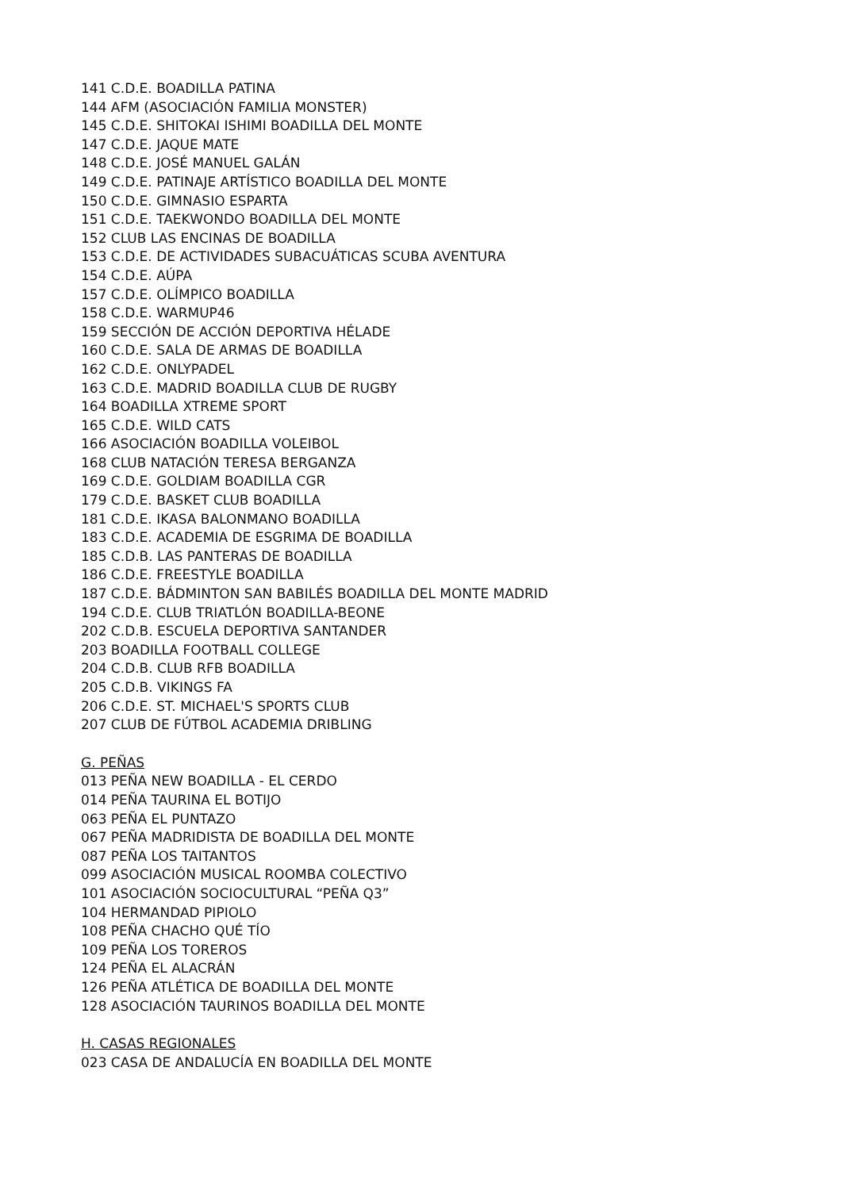141 C.D.E. BOADILLA PATINA
144 AFM (ASOCIACIÓN FAMILIA MONSTER)
145 C.D.E. SHITOKAI ISHIMI BOADILLA DEL MONTE
147 C.D.E. JAQUE MATE
148 C.D.E. JOSÉ MANUEL GALÁN
149 C.D.E. PATINAJE ARTÍSTICO BOADILLA DEL MONTE
150 C.D.E. GIMNASIO ESPARTA
151 C.D.E. TAEKWONDO BOADILLA DEL MONTE
152 CLUB LAS ENCINAS DE BOADILLA
153 C.D.E. DE ACTIVIDADES SUBACUÁTICAS SCUBA AVENTURA
154 C.D.E. AÚPA
157 C.D.E. OLÍMPICO BOADILLA
158 C.D.E. WARMUP46
159 SECCIÓN DE ACCIÓN DEPORTIVA HÉLADE
160 C.D.E. SALA DE ARMAS DE BOADILLA
162 C.D.E. ONLYPADEL
163 C.D.E. MADRID BOADILLA CLUB DE RUGBY
164 BOADILLA XTREME SPORT
165 C.D.E. WILD CATS
166 ASOCIACIÓN BOADILLA VOLEIBOL
168 CLUB NATACIÓN TERESA BERGANZA
169 C.D.E. GOLDIAM BOADILLA CGR
179 C.D.E. BASKET CLUB BOADILLA
181 C.D.E. IKASA BALONMANO BOADILLA
183 C.D.E. ACADEMIA DE ESGRIMA DE BOADILLA
185 C.D.B. LAS PANTERAS DE BOADILLA
186 C.D.E. FREESTYLE BOADILLA
187 C.D.E. BÁDMINTON SAN BABILÉS BOADILLA DEL MONTE MADRID
194 C.D.E. CLUB TRIATLÓN BOADILLA-BEONE
202 C.D.B. ESCUELA DEPORTIVA SANTANDER
203 BOADILLA FOOTBALL COLLEGE
204 C.D.B. CLUB RFB BOADILLA
205 C.D.B. VIKINGS FA
206 C.D.E. ST. MICHAEL'S SPORTS CLUB
207 CLUB DE FÚTBOL ACADEMIA DRIBLING
G. PEÑAS
013 PEÑA NEW BOADILLA - EL CERDO
014 PEÑA TAURINA EL BOTIJO
063 PEÑA EL PUNTAZO
067 PEÑA MADRIDISTA DE BOADILLA DEL MONTE
087 PEÑA LOS TAITANTOS
099 ASOCIACIÓN MUSICAL ROOMBA COLECTIVO
101 ASOCIACIÓN SOCIOCULTURAL “PEÑA Q3”
104 HERMANDAD PIPIOLO
108 PEÑA CHACHO QUÉ TÍO
109 PEÑA LOS TOREROS
124 PEÑA EL ALACRÁN
126 PEÑA ATLÉTICA DE BOADILLA DEL MONTE
128 ASOCIACIÓN TAURINOS BOADILLA DEL MONTE
H. CASAS REGIONALES
023 CASA DE ANDALUCÍA EN BOADILLA DEL MONTE